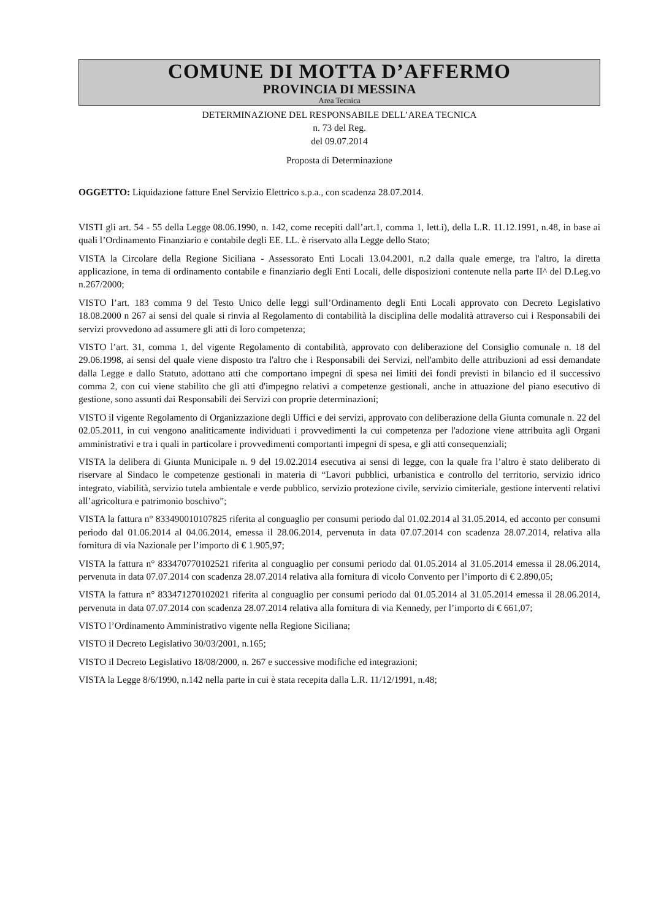COMUNE DI MOTTA D’AFFERMO
PROVINCIA DI MESSINA
Area Tecnica
DETERMINAZIONE DEL RESPONSABILE DELL’AREA TECNICA
n. 73 del Reg.
del 09.07.2014
Proposta di Determinazione
OGGETTO: Liquidazione fatture Enel Servizio Elettrico s.p.a., con scadenza 28.07.2014.
VISTI gli art. 54 - 55 della Legge 08.06.1990, n. 142, come recepiti dall’art.1, comma 1, lett.i), della L.R. 11.12.1991, n.48, in base ai quali l’Ordinamento Finanziario e contabile degli EE. LL. è riservato alla Legge dello Stato;
VISTA la Circolare della Regione Siciliana - Assessorato Enti Locali 13.04.2001, n.2 dalla quale emerge, tra l'altro, la diretta applicazione, in tema di ordinamento contabile e finanziario degli Enti Locali, delle disposizioni contenute nella parte II^ del D.Leg.vo n.267/2000;
VISTO l’art. 183 comma 9 del Testo Unico delle leggi sull’Ordinamento degli Enti Locali approvato con Decreto Legislativo 18.08.2000 n 267 ai sensi del quale si rinvia al Regolamento di contabilità la disciplina delle modalità attraverso cui i Responsabili dei servizi provvedono ad assumere gli atti di loro competenza;
VISTO l’art. 31, comma 1, del vigente Regolamento di contabilità, approvato con deliberazione del Consiglio comunale n. 18 del 29.06.1998, ai sensi del quale viene disposto tra l'altro che i Responsabili dei Servizi, nell'ambito delle attribuzioni ad essi demandate dalla Legge e dallo Statuto, adottano atti che comportano impegni di spesa nei limiti dei fondi previsti in bilancio ed il successivo comma 2, con cui viene stabilito che gli atti d'impegno relativi a competenze gestionali, anche in attuazione del piano esecutivo di gestione, sono assunti dai Responsabili dei Servizi con proprie determinazioni;
VISTO il vigente Regolamento di Organizzazione degli Uffici e dei servizi, approvato con deliberazione della Giunta comunale n. 22 del 02.05.2011, in cui vengono analiticamente individuati i provvedimenti la cui competenza per l'adozione viene attribuita agli Organi amministrativi e tra i quali in particolare i provvedimenti comportanti impegni di spesa, e gli atti consequenziali;
VISTA la delibera di Giunta Municipale n. 9 del 19.02.2014 esecutiva ai sensi di legge, con la quale fra l’altro è stato deliberato di riservare al Sindaco le competenze gestionali in materia di “Lavori pubblici, urbanistica e controllo del territorio, servizio idrico integrato, viabilità, servizio tutela ambientale e verde pubblico, servizio protezione civile, servizio cimiteriale, gestione interventi relativi all’agricoltura e patrimonio boschivo”;
VISTA la fattura n° 833490010107825 riferita al conguaglio per consumi periodo dal 01.02.2014 al 31.05.2014, ed acconto per consumi periodo dal 01.06.2014 al 04.06.2014, emessa il 28.06.2014, pervenuta in data 07.07.2014 con scadenza 28.07.2014, relativa alla fornitura di via Nazionale per l’importo di € 1.905,97;
VISTA la fattura n° 833470770102521 riferita al conguaglio per consumi periodo dal 01.05.2014 al 31.05.2014 emessa il 28.06.2014, pervenuta in data 07.07.2014 con scadenza 28.07.2014 relativa alla fornitura di vicolo Convento per l’importo di € 2.890,05;
VISTA la fattura n° 833471270102021 riferita al conguaglio per consumi periodo dal 01.05.2014 al 31.05.2014 emessa il 28.06.2014, pervenuta in data 07.07.2014 con scadenza 28.07.2014 relativa alla fornitura di via Kennedy, per l’importo di € 661,07;
VISTO l’Ordinamento Amministrativo vigente nella Regione Siciliana;
VISTO il Decreto Legislativo 30/03/2001, n.165;
VISTO il Decreto Legislativo 18/08/2000, n. 267 e successive modifiche ed integrazioni;
VISTA la Legge 8/6/1990, n.142 nella parte in cui è stata recepita dalla L.R. 11/12/1991, n.48;